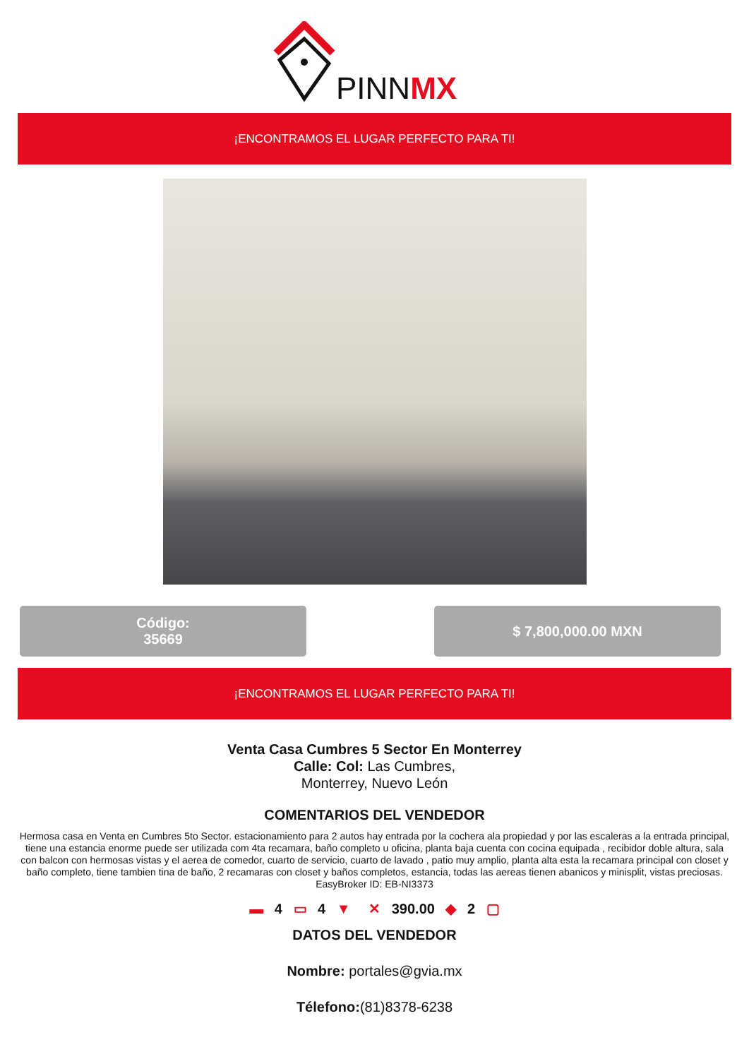PINNMX
¡ENCONTRAMOS EL LUGAR PERFECTO PARA TI!
Código:
35669
$ 7,800,000.00 MXN
¡ENCONTRAMOS EL LUGAR PERFECTO PARA TI!
Venta Casa Cumbres 5 Sector En Monterrey
Calle: Col: Las Cumbres,
Monterrey, Nuevo León
COMENTARIOS DEL VENDEDOR
Hermosa casa en Venta en Cumbres 5to Sector. estacionamiento para 2 autos hay entrada por la cochera ala propiedad y por las escaleras a la entrada principal, tiene una estancia enorme puede ser utilizada com 4ta recamara, baño completo u oficina, planta baja cuenta con cocina equipada , recibidor doble altura, sala con balcon con hermosas vistas y el aerea de comedor, cuarto de servicio, cuarto de lavado , patio muy amplio, planta alta esta la recamara principal con closet y baño completo, tiene tambien tina de baño, 2 recamaras con closet y baños completos, estancia, todas las aereas tienen abanicos y minisplit, vistas preciosas. EasyBroker ID: EB-NI3373
▬ 4 ▭ 4 ▼ ✕ 390.00 ◆ 2 ▢
DATOS DEL VENDEDOR
Nombre: portales@gvia.mx
Télefono:(81)8378-6238